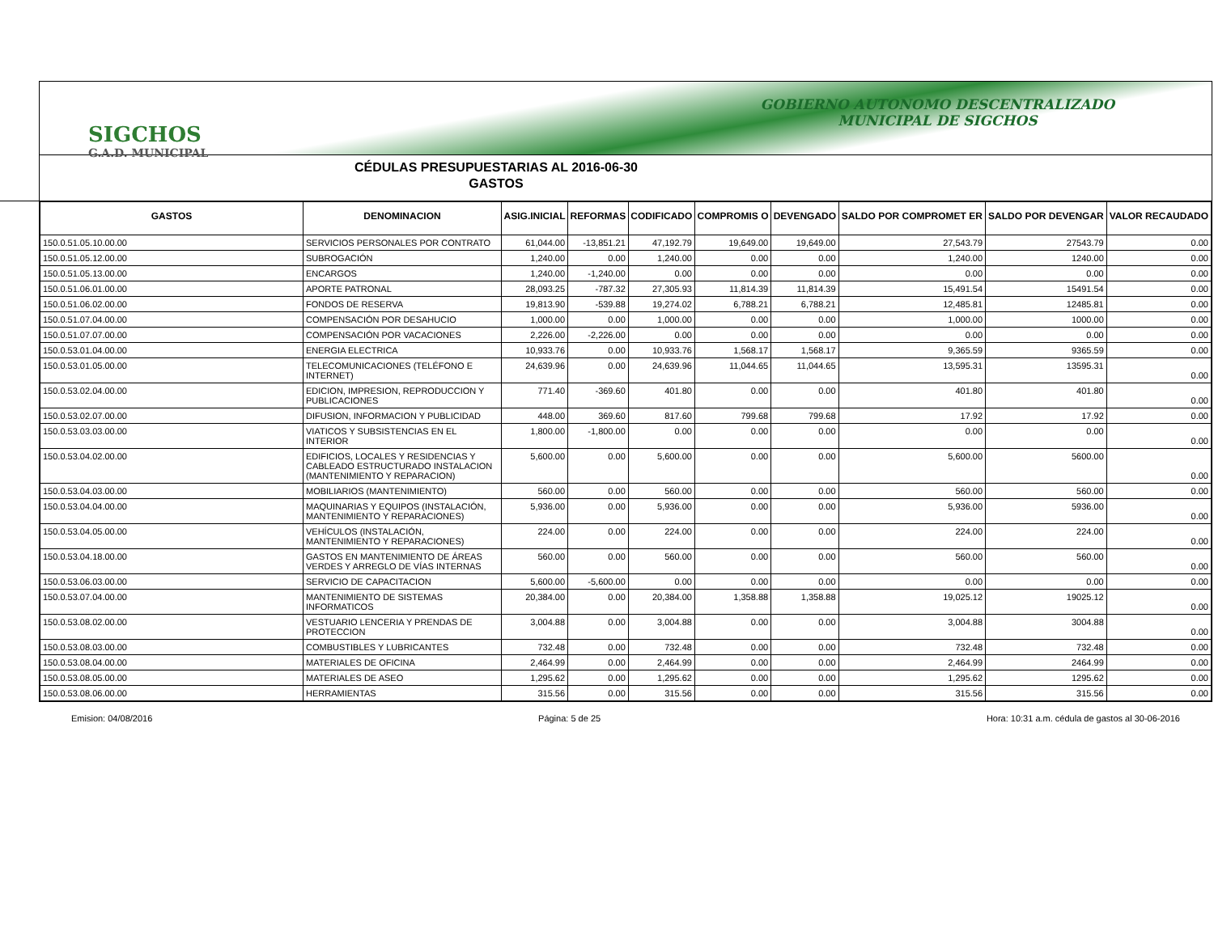SIGCHOS
G.A.D. MUNICIPAL
GOBIERNO AUTONOMO DESCENTRALIZADO
MUNICIPAL DE SIGCHOS
CÉDULAS PRESUPUESTARIAS AL 2016-06-30
GASTOS
| GASTOS | DENOMINACION | ASIG.INICIAL | REFORMAS | CODIFICADO | COMPROMIS O | DEVENGADO | SALDO POR COMPROMET ER | SALDO POR DEVENGAR | VALOR RECAUDADO |
| --- | --- | --- | --- | --- | --- | --- | --- | --- | --- |
| 150.0.51.05.10.00.00 | SERVICIOS PERSONALES POR CONTRATO | 61,044.00 | -13,851.21 | 47,192.79 | 19,649.00 | 19,649.00 | 27,543.79 | 27543.79 | 0.00 |
| 150.0.51.05.12.00.00 | SUBROGACIÓN | 1,240.00 | 0.00 | 1,240.00 | 0.00 | 0.00 | 1,240.00 | 1240.00 | 0.00 |
| 150.0.51.05.13.00.00 | ENCARGOS | 1,240.00 | -1,240.00 | 0.00 | 0.00 | 0.00 | 0.00 | 0.00 | 0.00 |
| 150.0.51.06.01.00.00 | APORTE PATRONAL | 28,093.25 | -787.32 | 27,305.93 | 11,814.39 | 11,814.39 | 15,491.54 | 15491.54 | 0.00 |
| 150.0.51.06.02.00.00 | FONDOS DE RESERVA | 19,813.90 | -539.88 | 19,274.02 | 6,788.21 | 6,788.21 | 12,485.81 | 12485.81 | 0.00 |
| 150.0.51.07.04.00.00 | COMPENSACIÓN POR DESAHUCIO | 1,000.00 | 0.00 | 1,000.00 | 0.00 | 0.00 | 1,000.00 | 1000.00 | 0.00 |
| 150.0.51.07.07.00.00 | COMPENSACIÓN POR VACACIONES | 2,226.00 | -2,226.00 | 0.00 | 0.00 | 0.00 | 0.00 | 0.00 | 0.00 |
| 150.0.53.01.04.00.00 | ENERGIA ELECTRICA | 10,933.76 | 0.00 | 10,933.76 | 1,568.17 | 1,568.17 | 9,365.59 | 9365.59 | 0.00 |
| 150.0.53.01.05.00.00 | TELECOMUNICACIONES (TELÉFONO E INTERNET) | 24,639.96 | 0.00 | 24,639.96 | 11,044.65 | 11,044.65 | 13,595.31 | 13595.31 | 0.00 |
| 150.0.53.02.04.00.00 | EDICION, IMPRESION, REPRODUCCION Y PUBLICACIONES | 771.40 | -369.60 | 401.80 | 0.00 | 0.00 | 401.80 | 401.80 | 0.00 |
| 150.0.53.02.07.00.00 | DIFUSION, INFORMACION Y PUBLICIDAD | 448.00 | 369.60 | 817.60 | 799.68 | 799.68 | 17.92 | 17.92 | 0.00 |
| 150.0.53.03.03.00.00 | VIATICOS Y SUBSISTENCIAS EN EL INTERIOR | 1,800.00 | -1,800.00 | 0.00 | 0.00 | 0.00 | 0.00 | 0.00 | 0.00 |
| 150.0.53.04.02.00.00 | EDIFICIOS, LOCALES Y RESIDENCIAS Y CABLEADO ESTRUCTURADO INSTALACION (MANTENIMIENTO Y REPARACION) | 5,600.00 | 0.00 | 5,600.00 | 0.00 | 0.00 | 5,600.00 | 5600.00 | 0.00 |
| 150.0.53.04.03.00.00 | MOBILIARIOS (MANTENIMIENTO) | 560.00 | 0.00 | 560.00 | 0.00 | 0.00 | 560.00 | 560.00 | 0.00 |
| 150.0.53.04.04.00.00 | MAQUINARIAS Y EQUIPOS (INSTALACIÓN, MANTENIMIENTO Y REPARACIONES) | 5,936.00 | 0.00 | 5,936.00 | 0.00 | 0.00 | 5,936.00 | 5936.00 | 0.00 |
| 150.0.53.04.05.00.00 | VEHÍCULOS (INSTALACIÓN, MANTENIMIENTO Y REPARACIONES) | 224.00 | 0.00 | 224.00 | 0.00 | 0.00 | 224.00 | 224.00 | 0.00 |
| 150.0.53.04.18.00.00 | GASTOS EN MANTENIMIENTO DE ÁREAS VERDES Y ARREGLO DE VÍAS INTERNAS | 560.00 | 0.00 | 560.00 | 0.00 | 0.00 | 560.00 | 560.00 | 0.00 |
| 150.0.53.06.03.00.00 | SERVICIO DE CAPACITACION | 5,600.00 | -5,600.00 | 0.00 | 0.00 | 0.00 | 0.00 | 0.00 | 0.00 |
| 150.0.53.07.04.00.00 | MANTENIMIENTO DE SISTEMAS INFORMATICOS | 20,384.00 | 0.00 | 20,384.00 | 1,358.88 | 1,358.88 | 19,025.12 | 19025.12 | 0.00 |
| 150.0.53.08.02.00.00 | VESTUARIO LENCERIA Y PRENDAS DE PROTECCION | 3,004.88 | 0.00 | 3,004.88 | 0.00 | 0.00 | 3,004.88 | 3004.88 | 0.00 |
| 150.0.53.08.03.00.00 | COMBUSTIBLES Y LUBRICANTES | 732.48 | 0.00 | 732.48 | 0.00 | 0.00 | 732.48 | 732.48 | 0.00 |
| 150.0.53.08.04.00.00 | MATERIALES DE OFICINA | 2,464.99 | 0.00 | 2,464.99 | 0.00 | 0.00 | 2,464.99 | 2464.99 | 0.00 |
| 150.0.53.08.05.00.00 | MATERIALES DE ASEO | 1,295.62 | 0.00 | 1,295.62 | 0.00 | 0.00 | 1,295.62 | 1295.62 | 0.00 |
| 150.0.53.08.06.00.00 | HERRAMIENTAS | 315.56 | 0.00 | 315.56 | 0.00 | 0.00 | 315.56 | 315.56 | 0.00 |
Emision: 04/08/2016 Página: 5 de 25 Hora: 10:31 a.m. cédula de gastos al 30-06-2016